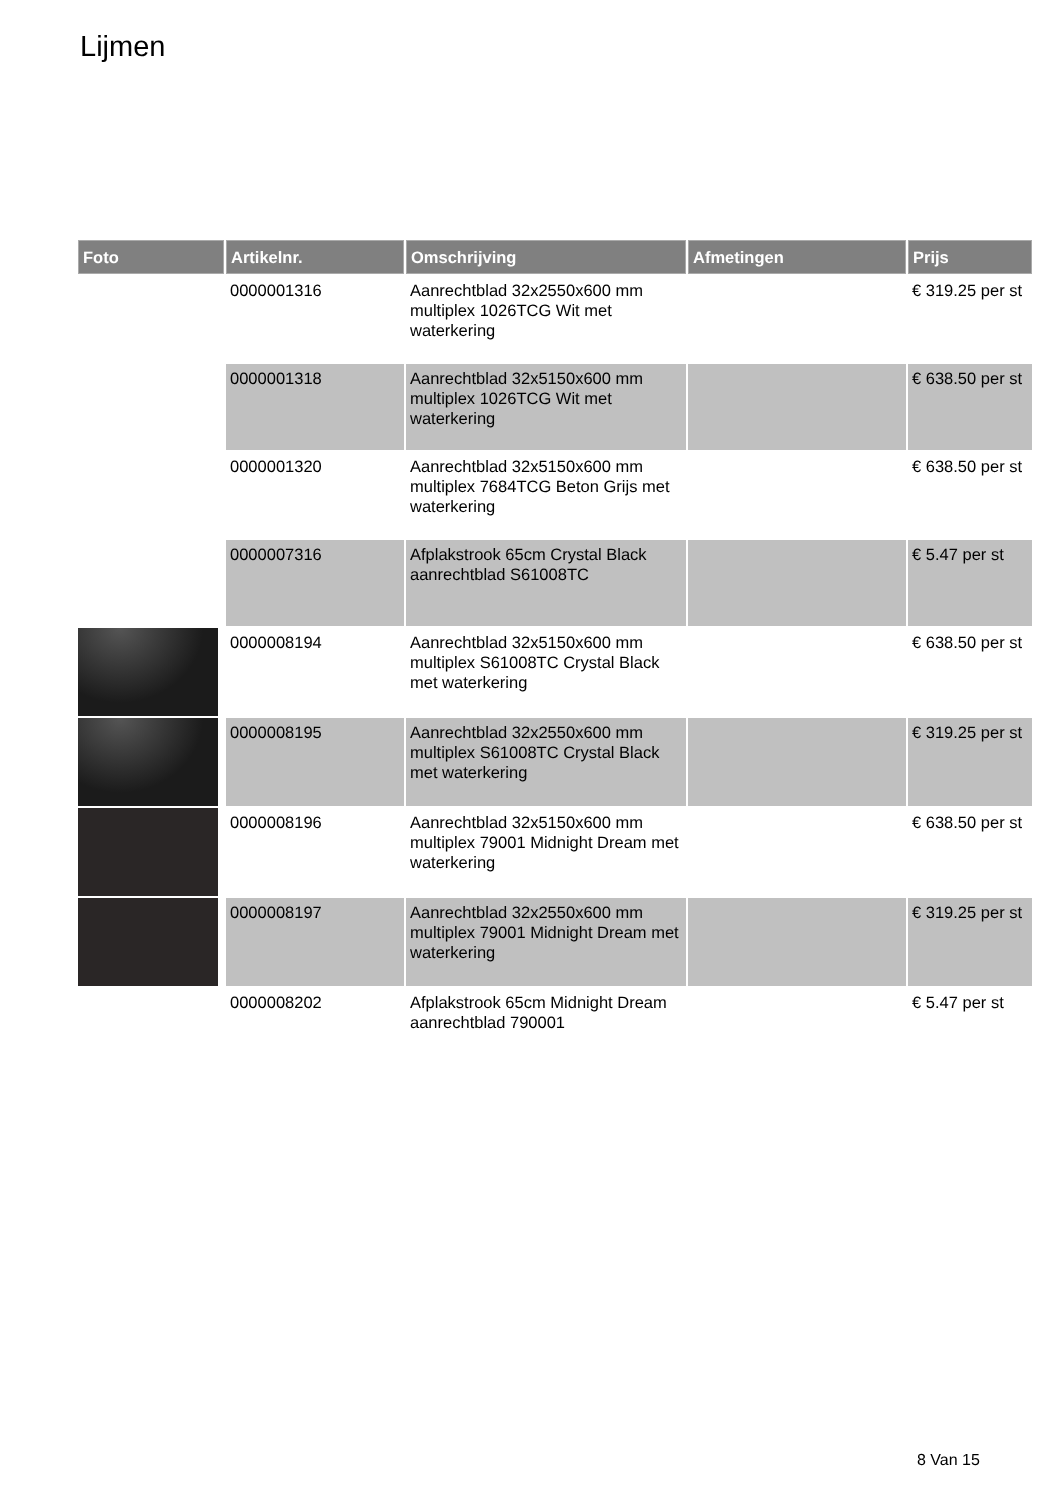Lijmen
| Foto | Artikelnr. | Omschrijving | Afmetingen | Prijs |
| --- | --- | --- | --- | --- |
| | 0000001316 | Aanrechtblad 32x2550x600 mm multiplex 1026TCG Wit met waterkering | | € 319.25 per st |
| | 0000001318 | Aanrechtblad 32x5150x600 mm multiplex 1026TCG Wit met waterkering | | € 638.50 per st |
| | 0000001320 | Aanrechtblad 32x5150x600 mm multiplex 7684TCG Beton Grijs met waterkering | | € 638.50 per st |
| | 0000007316 | Afplakstrook 65cm Crystal Black aanrechtblad S61008TC | | € 5.47 per st |
| | 0000008194 | Aanrechtblad 32x5150x600 mm multiplex S61008TC Crystal Black met waterkering | | € 638.50 per st |
| | 0000008195 | Aanrechtblad 32x2550x600 mm multiplex S61008TC Crystal Black met waterkering | | € 319.25 per st |
| | 0000008196 | Aanrechtblad 32x5150x600 mm multiplex 79001 Midnight Dream met waterkering | | € 638.50 per st |
| | 0000008197 | Aanrechtblad 32x2550x600 mm multiplex 79001 Midnight Dream met waterkering | | € 319.25 per st |
| | 0000008202 | Afplakstrook 65cm Midnight Dream aanrechtblad 790001 | | € 5.47 per st |
8 Van 15